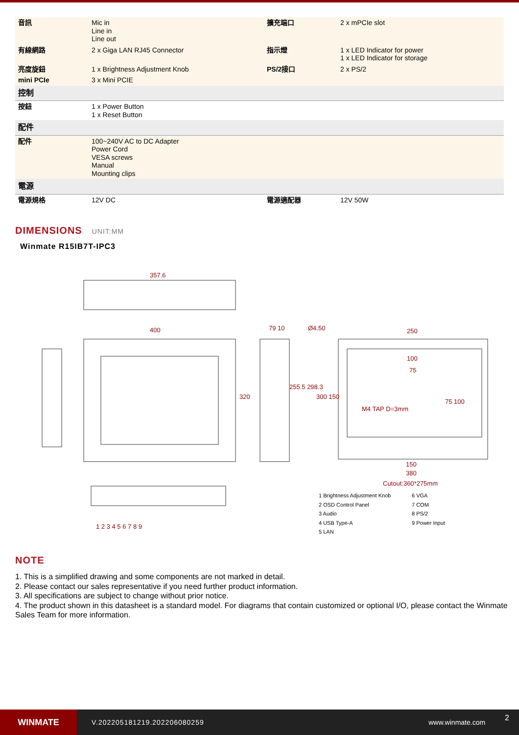| 音訊 | Mic in Line in Line out | 擴充端口 | 2 x mPCIe slot |
| 有線網路 | 2 x Giga LAN RJ45 Connector | 指示燈 | 1 x LED Indicator for power 1 x LED Indicator for storage |
| 亮度旋鈕 | 1 x Brightness Adjustment Knob | PS/2接口 | 2 x PS/2 |
| mini PCIe | 3 x Mini PCIE | | |
| 控制 | | | |
| 按鈕 | 1 x Power Button 1 x Reset Button | | |
| 配件 | | | |
| 配件 | 100~240V AC to DC Adapter Power Cord VESA screws Manual Mounting clips | | |
| 電源 | | | |
| 電源規格 | 12V DC | 電源適配器 | 12V 50W |
DIMENSIONS UNIT:MM
Winmate R15IB7T-IPC3
357.6
400 79 10 Ø4.50 250
320
255.5 298.3
300 150
100
75
75 100
M4 TAP D=3mm
150
380
Cutout:360*275mm
1 2 3 4 5 6 7 8 9
1 Brightness Adjustment Knob
2 OSD Control Panel
3 Audio
4 USB Type-A
5 LAN
6 VGA
7 COM
8 PS/2
9 Power Input
NOTE
1. This is a simplified drawing and some components are not marked in detail.
2. Please contact our sales representative if you need further product information.
3. All specifications are subject to change without prior notice.
4. The product shown in this datasheet is a standard model. For diagrams that contain customized or optional I/O, please contact the Winmate Sales Team for more information.
WINMATE
V.202205181219.202206080259 www.winmate.com
2